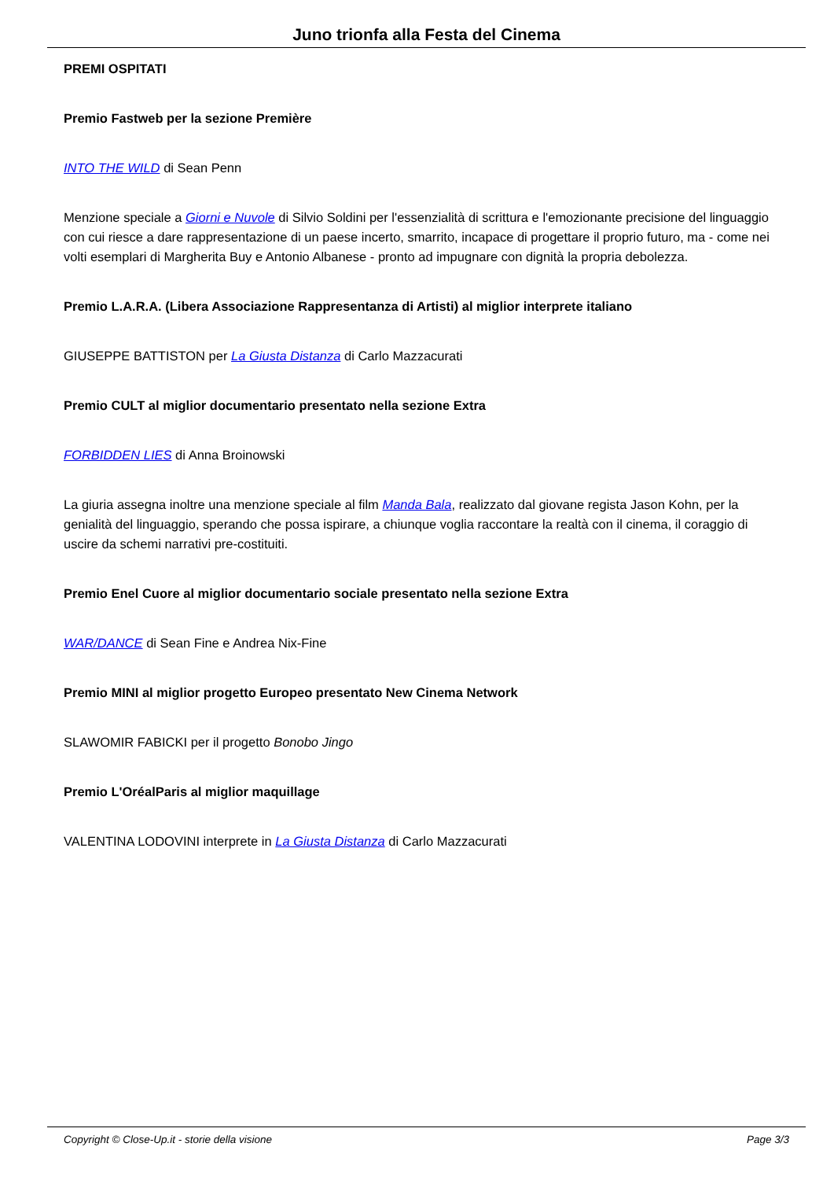Juno trionfa alla Festa del Cinema
PREMI OSPITATI
Premio Fastweb per la sezione Première
INTO THE WILD di Sean Penn
Menzione speciale a Giorni e Nuvole di Silvio Soldini per l'essenzialità di scrittura e l'emozionante precisione del linguaggio con cui riesce a dare rappresentazione di un paese incerto, smarrito, incapace di progettare il proprio futuro, ma - come nei volti esemplari di Margherita Buy e Antonio Albanese - pronto ad impugnare con dignità la propria debolezza.
Premio L.A.R.A. (Libera Associazione Rappresentanza di Artisti) al miglior interprete italiano
GIUSEPPE BATTISTON per La Giusta Distanza di Carlo Mazzacurati
Premio CULT al miglior documentario presentato nella sezione Extra
FORBIDDEN LIES di Anna Broinowski
La giuria assegna inoltre una menzione speciale al film Manda Bala, realizzato dal giovane regista Jason Kohn, per la genialità del linguaggio, sperando che possa ispirare, a chiunque voglia raccontare la realtà con il cinema, il coraggio di uscire da schemi narrativi pre-costituiti.
Premio Enel Cuore al miglior documentario sociale presentato nella sezione Extra
WAR/DANCE di Sean Fine e Andrea Nix-Fine
Premio MINI al miglior progetto Europeo presentato New Cinema Network
SLAWOMIR FABICKI per il progetto Bonobo Jingo
Premio L'OréalParis al miglior maquillage
VALENTINA LODOVINI interprete in La Giusta Distanza di Carlo Mazzacurati
Copyright © Close-Up.it - storie della visione Page 3/3